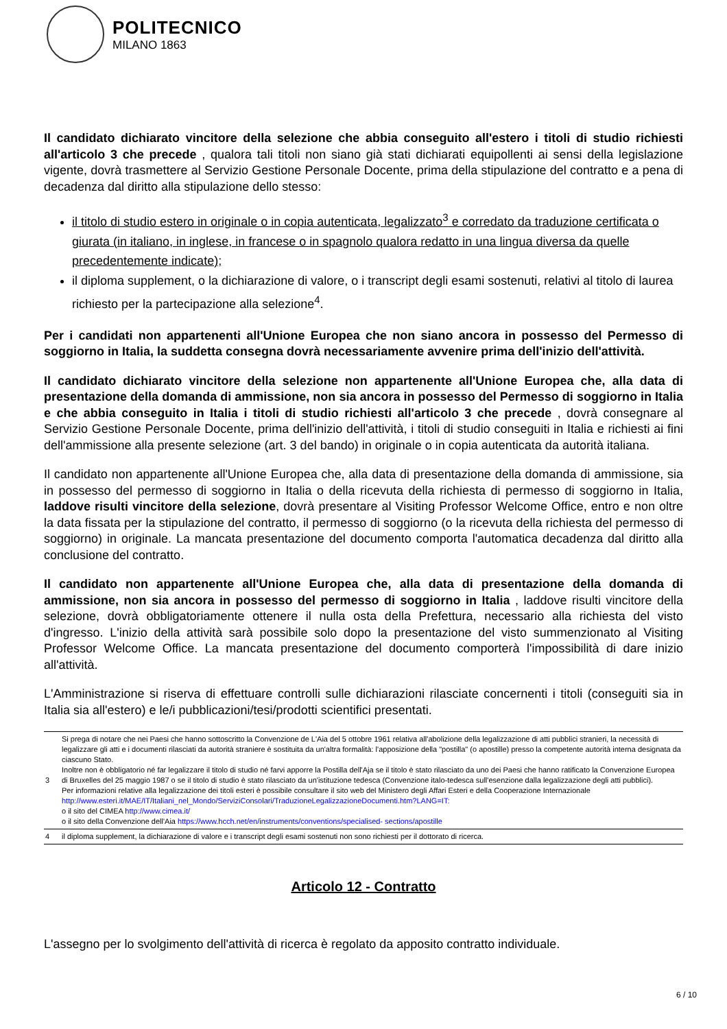POLITECNICO
MILANO 1863
Il candidato dichiarato vincitore della selezione che abbia conseguito all'estero i titoli di studio richiesti all'articolo 3 che precede , qualora tali titoli non siano già stati dichiarati equipollenti ai sensi della legislazione vigente, dovrà trasmettere al Servizio Gestione Personale Docente, prima della stipulazione del contratto e a pena di decadenza dal diritto alla stipulazione dello stesso:
il titolo di studio estero in originale o in copia autenticata, legalizzato<sup>3</sup> e corredato da traduzione certificata o giurata (in italiano, in inglese, in francese o in spagnolo qualora redatto in una lingua diversa da quelle precedentemente indicate);
il diploma supplement, o la dichiarazione di valore, o i transcript degli esami sostenuti, relativi al titolo di laurea richiesto per la partecipazione alla selezione<sup>4</sup>.
Per i candidati non appartenenti all'Unione Europea che non siano ancora in possesso del Permesso di soggiorno in Italia, la suddetta consegna dovrà necessariamente avvenire prima dell'inizio dell'attività.
Il candidato dichiarato vincitore della selezione non appartenente all'Unione Europea che, alla data di presentazione della domanda di ammissione, non sia ancora in possesso del Permesso di soggiorno in Italia e che abbia conseguito in Italia i titoli di studio richiesti all'articolo 3 che precede , dovrà consegnare al Servizio Gestione Personale Docente, prima dell'inizio dell'attività, i titoli di studio conseguiti in Italia e richiesti ai fini dell'ammissione alla presente selezione (art. 3 del bando) in originale o in copia autenticata da autorità italiana.
Il candidato non appartenente all'Unione Europea che, alla data di presentazione della domanda di ammissione, sia in possesso del permesso di soggiorno in Italia o della ricevuta della richiesta di permesso di soggiorno in Italia, laddove risulti vincitore della selezione, dovrà presentare al Visiting Professor Welcome Office, entro e non oltre la data fissata per la stipulazione del contratto, il permesso di soggiorno (o la ricevuta della richiesta del permesso di soggiorno) in originale. La mancata presentazione del documento comporta l'automatica decadenza dal diritto alla conclusione del contratto.
Il candidato non appartenente all'Unione Europea che, alla data di presentazione della domanda di ammissione, non sia ancora in possesso del permesso di soggiorno in Italia , laddove risulti vincitore della selezione, dovrà obbligatoriamente ottenere il nulla osta della Prefettura, necessario alla richiesta del visto d'ingresso. L'inizio della attività sarà possibile solo dopo la presentazione del visto summenzionato al Visiting Professor Welcome Office. La mancata presentazione del documento comporterà l'impossibilità di dare inizio all'attività.
L'Amministrazione si riserva di effettuare controlli sulle dichiarazioni rilasciate concernenti i titoli (conseguiti sia in Italia sia all'estero) e le/i pubblicazioni/tesi/prodotti scientifici presentati.
| 3 | Si prega di notare che nei Paesi che hanno sottoscritto la Convenzione de L'Aia del 5 ottobre 1961 relativa all'abolizione della legalizzazione di atti pubblici stranieri, la necessità di legalizzare gli atti e i documenti rilasciati da autorità straniere è sostituita da un'altra formalità: l'apposizione della "postilla" (o apostille) presso la competente autorità interna designata da ciascuno Stato. Inoltre non è obbligatorio né far legalizzare il titolo di studio né farvi apporre la Postilla dell'Aja se il titolo è stato rilasciato da uno dei Paesi che hanno ratificato la Convenzione Europea di Bruxelles del 25 maggio 1987 o se il titolo di studio è stato rilasciato da un'istituzione tedesca (Convenzione italo-tedesca sull'esenzione dalla legalizzazione degli atti pubblici). Per informazioni relative alla legalizzazione dei titoli esteri è possibile consultare il sito web del Ministero degli Affari Esteri e della Cooperazione Internazionale http://www.esteri.it/MAE/IT/Italiani_nel_Mondo/ServiziConsolari/TraduzioneLegalizzazioneDocumenti.htm?LANG=IT: o il sito del CIMEA http://www.cimea.it/ o il sito della Convenzione dell'Aia https://www.hcch.net/en/instruments/conventions/specialised- sections/apostille |
| 4 | il diploma supplement, la dichiarazione di valore e i transcript degli esami sostenuti non sono richiesti per il dottorato di ricerca. |
Articolo 12 - Contratto
L'assegno per lo svolgimento dell'attività di ricerca è regolato da apposito contratto individuale.
6 / 10